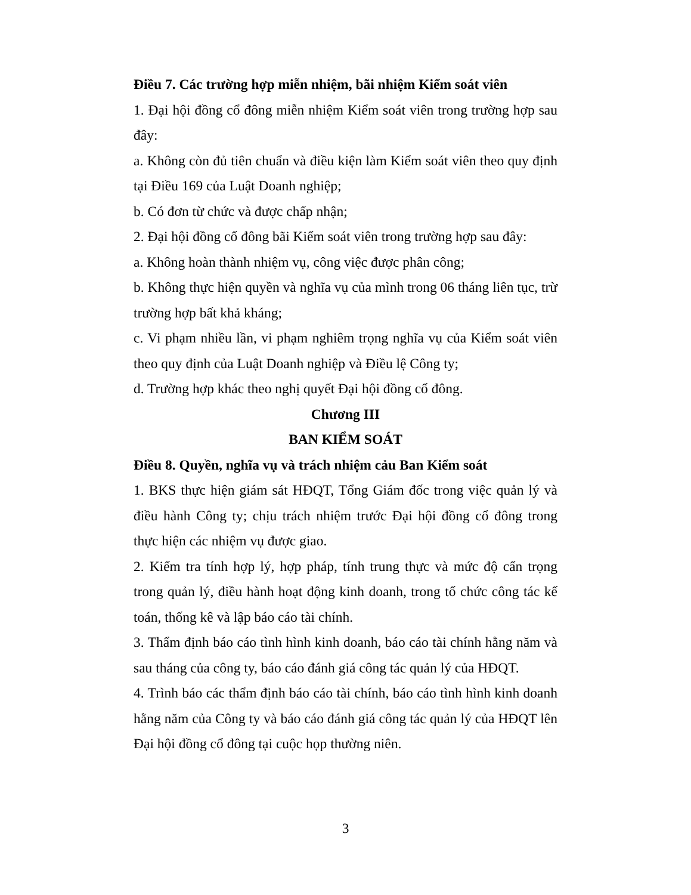Điều 7. Các trường hợp miễn nhiệm, bãi nhiệm Kiểm soát viên
1. Đại hội đồng cổ đông miễn nhiệm Kiểm soát viên trong trường hợp sau đây:
a. Không còn đủ tiên chuẩn và điều kiện làm Kiểm soát viên theo quy định tại Điều 169 của Luật Doanh nghiệp;
b. Có đơn từ chức và được chấp nhận;
2. Đại hội đồng cổ đông bãi Kiểm soát viên trong trường hợp sau đây:
a. Không hoàn thành nhiệm vụ, công việc được phân công;
b. Không thực hiện quyền và nghĩa vụ của mình trong 06 tháng liên tục, trừ trường hợp bất khả kháng;
c. Vi phạm nhiều lần, vi phạm nghiêm trọng nghĩa vụ của Kiểm soát viên theo quy định của Luật Doanh nghiệp và Điều lệ Công ty;
d. Trường hợp khác theo nghị quyết Đại hội đồng cổ đông.
Chương III
BAN KIỂM SOÁT
Điều 8. Quyền, nghĩa vụ và trách nhiệm cảu Ban Kiểm soát
1. BKS thực hiện giám sát HĐQT, Tổng Giám đốc trong việc quản lý và điều hành Công ty; chịu trách nhiệm trước Đại hội đồng cổ đông trong thực hiện các nhiệm vụ được giao.
2. Kiểm tra tính hợp lý, hợp pháp, tính trung thực và mức độ cẩn trọng trong quản lý, điều hành hoạt động kinh doanh, trong tổ chức công tác kế toán, thống kê và lập báo cáo tài chính.
3. Thẩm định báo cáo tình hình kinh doanh, báo cáo tài chính hằng năm và sau tháng của công ty, báo cáo đánh giá công tác quản lý của HĐQT.
4. Trình báo các thẩm định báo cáo tài chính, báo cáo tình hình kinh doanh hằng năm của Công ty và báo cáo đánh giá công tác quản lý của HĐQT lên Đại hội đồng cổ đông tại cuộc họp thường niên.
3